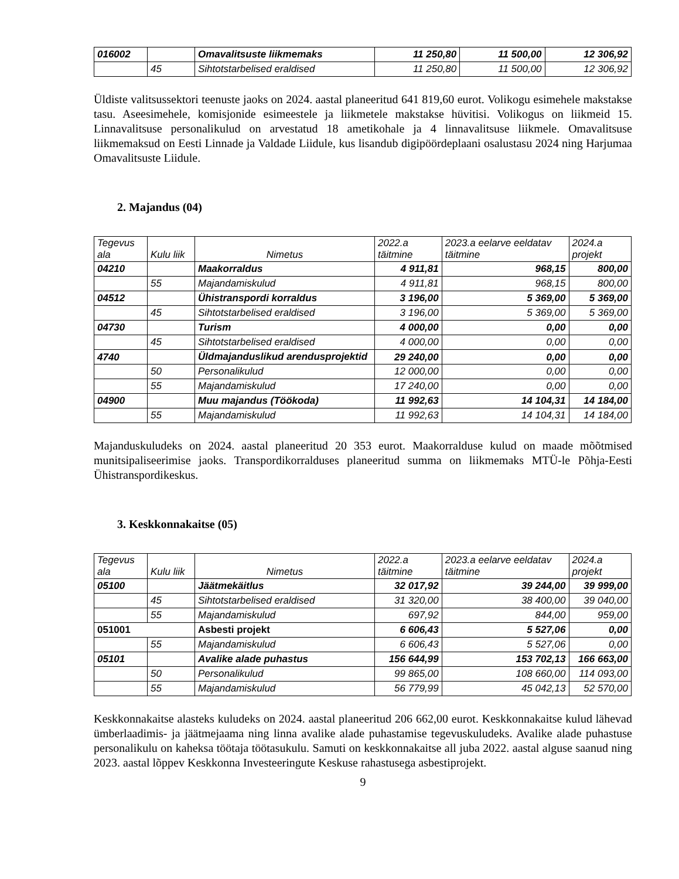| 016002 | | Omavalitsuste liikmemaks | 11 250,80 | 11 500,00 | 12 306,92 |
| | 45 | Sihtotstarbelised eraldised | 11 250,80 | 11 500,00 | 12 306,92 |
Üldiste valitsussektori teenuste jaoks on 2024. aastal planeeritud 641 819,60 eurot. Volikogu esimehele makstakse tasu. Aseesimehele, komisjonide esimeestele ja liikmetele makstakse hüvitisi. Volikogus on liikmeid 15. Linnavalitsuse personalikulud on arvestatud 18 ametikohale ja 4 linnavalitsuse liikmele. Omavalitsuse liikmemaksud on Eesti Linnade ja Valdade Liidule, kus lisandub digipöördeplaani osalustasu 2024 ning Harjumaa Omavalitsuste Liidule.
2. Majandus (04)
| Tegevus ala | Kulu liik | Nimetus | 2022.a täitmine | 2023.a eelarve eeldatav täitmine | 2024.a projekt |
| --- | --- | --- | --- | --- | --- |
| 04210 | | Maakorraldus | 4 911,81 | 968,15 | 800,00 |
| | 55 | Majandamiskulud | 4 911,81 | 968,15 | 800,00 |
| 04512 | | Ühistranspordi korraldus | 3 196,00 | 5 369,00 | 5 369,00 |
| | 45 | Sihtotstarbelised eraldised | 3 196,00 | 5 369,00 | 5 369,00 |
| 04730 | | Turism | 4 000,00 | 0,00 | 0,00 |
| | 45 | Sihtotstarbelised eraldised | 4 000,00 | 0,00 | 0,00 |
| 4740 | | Üldmajanduslikud arendusprojektid | 29 240,00 | 0,00 | 0,00 |
| | 50 | Personalikulud | 12 000,00 | 0,00 | 0,00 |
| | 55 | Majandamiskulud | 17 240,00 | 0,00 | 0,00 |
| 04900 | | Muu majandus (Töökoda) | 11 992,63 | 14 104,31 | 14 184,00 |
| | 55 | Majandamiskulud | 11 992,63 | 14 104,31 | 14 184,00 |
Majanduskuludeks on 2024. aastal planeeritud 20 353 eurot. Maakorralduse kulud on maade mõõtmised munitsipaliseerimise jaoks. Transpordikorralduses planeeritud summa on liikmemaks MTÜ-le Põhja-Eesti Ühistranspordikeskus.
3. Keskkonnakaitse (05)
| Tegevus ala | Kulu liik | Nimetus | 2022.a täitmine | 2023.a eelarve eeldatav täitmine | 2024.a projekt |
| --- | --- | --- | --- | --- | --- |
| 05100 | | Jäätmekäitlus | 32 017,92 | 39 244,00 | 39 999,00 |
| | 45 | Sihtotstarbelised eraldised | 31 320,00 | 38 400,00 | 39 040,00 |
| | 55 | Majandamiskulud | 697,92 | 844,00 | 959,00 |
| 051001 | | Asbesti projekt | 6 606,43 | 5 527,06 | 0,00 |
| | 55 | Majandamiskulud | 6 606,43 | 5 527,06 | 0,00 |
| 05101 | | Avalike alade puhastus | 156 644,99 | 153 702,13 | 166 663,00 |
| | 50 | Personalikulud | 99 865,00 | 108 660,00 | 114 093,00 |
| | 55 | Majandamiskulud | 56 779,99 | 45 042,13 | 52 570,00 |
Keskkonnakaitse alasteks kuludeks on 2024. aastal planeeritud 206 662,00 eurot. Keskkonnakaitse kulud lähevad ümberlaadimis- ja jäätmejaama ning linna avalike alade puhastamise tegevuskuludeks. Avalike alade puhastuse personalikulu on kaheksa töötaja töötasukulu. Samuti on keskkonnakaitse all juba 2022. aastal alguse saanud ning 2023. aastal lõppev Keskkonna Investeeringute Keskuse rahastusega asbestiprojekt.
9